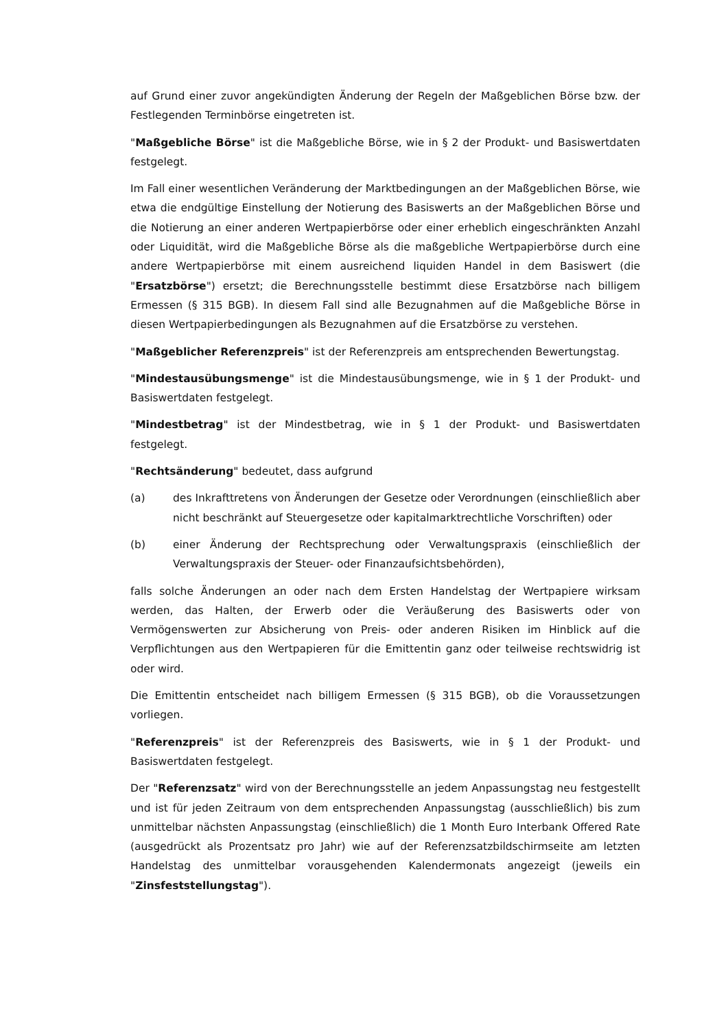auf Grund einer zuvor angekündigten Änderung der Regeln der Maßgeblichen Börse bzw. der Festlegenden Terminbörse eingetreten ist.
"Maßgebliche Börse" ist die Maßgebliche Börse, wie in § 2 der Produkt- und Basiswertdaten festgelegt.
Im Fall einer wesentlichen Veränderung der Marktbedingungen an der Maßgeblichen Börse, wie etwa die endgültige Einstellung der Notierung des Basiswerts an der Maßgeblichen Börse und die Notierung an einer anderen Wertpapierbörse oder einer erheblich eingeschränkten Anzahl oder Liquidität, wird die Maßgebliche Börse als die maßgebliche Wertpapierbörse durch eine andere Wertpapierbörse mit einem ausreichend liquiden Handel in dem Basiswert (die "Ersatzbörse") ersetzt; die Berechnungsstelle bestimmt diese Ersatzbörse nach billigem Ermessen (§ 315 BGB). In diesem Fall sind alle Bezugnahmen auf die Maßgebliche Börse in diesen Wertpapierbedingungen als Bezugnahmen auf die Ersatzbörse zu verstehen.
"Maßgeblicher Referenzpreis" ist der Referenzpreis am entsprechenden Bewertungstag.
"Mindestausübungsmenge" ist die Mindestausübungsmenge, wie in § 1 der Produkt- und Basiswertdaten festgelegt.
"Mindestbetrag" ist der Mindestbetrag, wie in § 1 der Produkt- und Basiswertdaten festgelegt.
"Rechtsänderung" bedeutet, dass aufgrund
(a) des Inkrafttretens von Änderungen der Gesetze oder Verordnungen (einschließlich aber nicht beschränkt auf Steuergesetze oder kapitalmarktrechtliche Vorschriften) oder
(b) einer Änderung der Rechtsprechung oder Verwaltungspraxis (einschließlich der Verwaltungspraxis der Steuer- oder Finanzaufsichtsbehörden),
falls solche Änderungen an oder nach dem Ersten Handelstag der Wertpapiere wirksam werden, das Halten, der Erwerb oder die Veräußerung des Basiswerts oder von Vermögenswerten zur Absicherung von Preis- oder anderen Risiken im Hinblick auf die Verpflichtungen aus den Wertpapieren für die Emittentin ganz oder teilweise rechtswidrig ist oder wird.
Die Emittentin entscheidet nach billigem Ermessen (§ 315 BGB), ob die Voraussetzungen vorliegen.
"Referenzpreis" ist der Referenzpreis des Basiswerts, wie in § 1 der Produkt- und Basiswertdaten festgelegt.
Der "Referenzsatz" wird von der Berechnungsstelle an jedem Anpassungstag neu festgestellt und ist für jeden Zeitraum von dem entsprechenden Anpassungstag (ausschließlich) bis zum unmittelbar nächsten Anpassungstag (einschließlich) die 1 Month Euro Interbank Offered Rate (ausgedrückt als Prozentsatz pro Jahr) wie auf der Referenzsatzbildschirmseite am letzten Handelstag des unmittelbar vorausgehenden Kalendermonats angezeigt (jeweils ein "Zinsfeststellungstag").